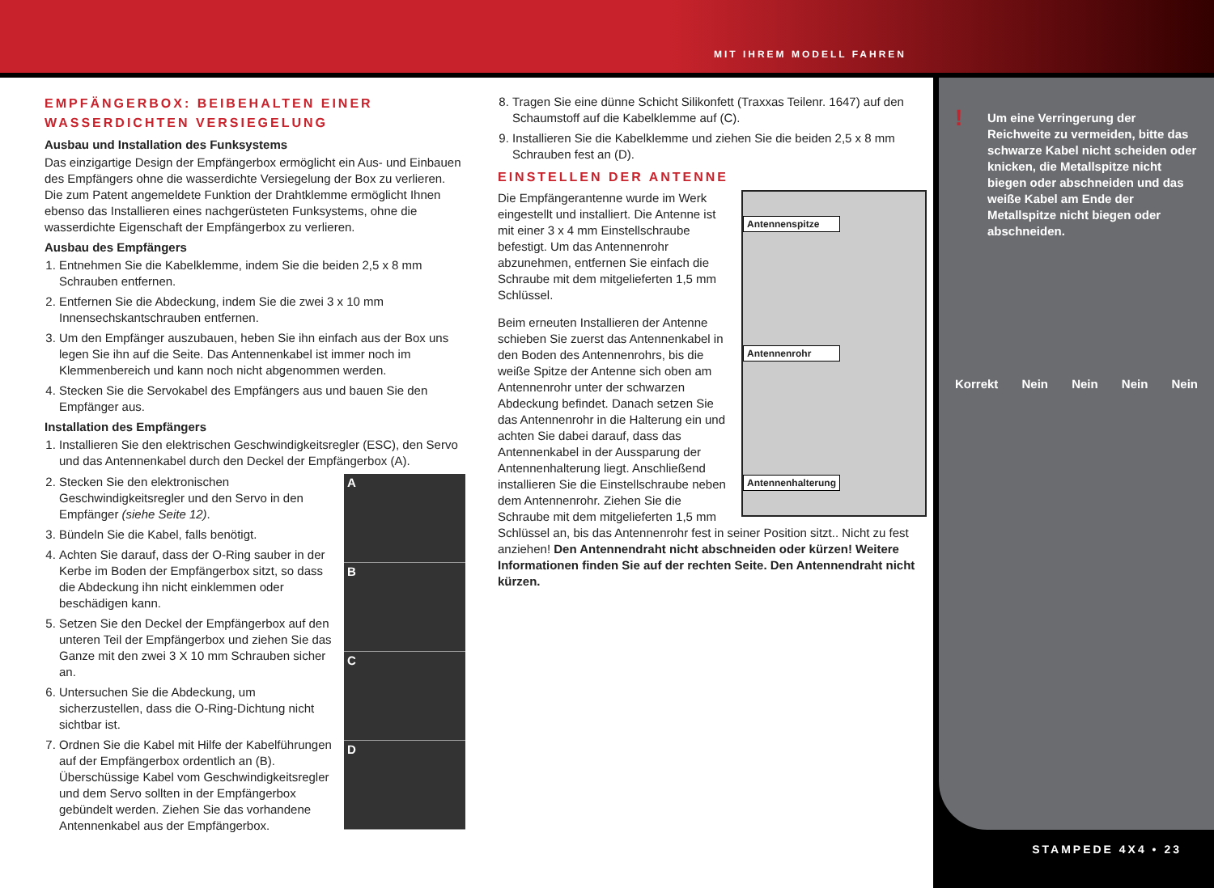MIT IHREM MODELL FAHREN
EMPFÄNGERBOX: BEIBEHALTEN EINER WASSERDICHTEN VERSIEGELUNG
Ausbau und Installation des Funksystems
Das einzigartige Design der Empfängerbox ermöglicht ein Aus- und Einbauen des Empfängers ohne die wasserdichte Versiegelung der Box zu verlieren. Die zum Patent angemeldete Funktion der Drahtklemme ermöglicht Ihnen ebenso das Installieren eines nachgerüsteten Funksystems, ohne die wasserdichte Eigenschaft der Empfängerbox zu verlieren.
Ausbau des Empfängers
1. Entnehmen Sie die Kabelklemme, indem Sie die beiden 2,5 x 8 mm Schrauben entfernen.
2. Entfernen Sie die Abdeckung, indem Sie die zwei 3 x 10 mm Innensechskantschrauben entfernen.
3. Um den Empfänger auszubauen, heben Sie ihn einfach aus der Box uns legen Sie ihn auf die Seite. Das Antennenkabel ist immer noch im Klemmenbereich und kann noch nicht abgenommen werden.
4. Stecken Sie die Servokabel des Empfängers aus und bauen Sie den Empfänger aus.
Installation des Empfängers
1. Installieren Sie den elektrischen Geschwindigkeitsregler (ESC), den Servo und das Antennenkabel durch den Deckel der Empfängerbox (A).
A
B
C
D
2. Stecken Sie den elektronischen Geschwindigkeitsregler und den Servo in den Empfänger (siehe Seite 12).
3. Bündeln Sie die Kabel, falls benötigt.
4. Achten Sie darauf, dass der O-Ring sauber in der Kerbe im Boden der Empfängerbox sitzt, so dass die Abdeckung ihn nicht einklemmen oder beschädigen kann.
5. Setzen Sie den Deckel der Empfängerbox auf den unteren Teil der Empfängerbox und ziehen Sie das Ganze mit den zwei 3 X 10 mm Schrauben sicher an.
6. Untersuchen Sie die Abdeckung, um sicherzustellen, dass die O-Ring-Dichtung nicht sichtbar ist.
7. Ordnen Sie die Kabel mit Hilfe der Kabelführungen auf der Empfängerbox ordentlich an (B). Überschüssige Kabel vom Geschwindigkeitsregler und dem Servo sollten in der Empfängerbox gebündelt werden. Ziehen Sie das vorhandene Antennenkabel aus der Empfängerbox.
8. Tragen Sie eine dünne Schicht Silikonfett (Traxxas Teilenr. 1647) auf den Schaumstoff auf die Kabelklemme auf (C).
9. Installieren Sie die Kabelklemme und ziehen Sie die beiden 2,5 x 8 mm Schrauben fest an (D).
EINSTELLEN DER ANTENNE
Antennenspitze
Antennenrohr
Antennenhalterung
Die Empfängerantenne wurde im Werk eingestellt und installiert. Die Antenne ist mit einer 3 x 4 mm Einstellschraube befestigt. Um das Antennenrohr abzunehmen, entfernen Sie einfach die Schraube mit dem mitgelieferten 1,5 mm Schlüssel.
Beim erneuten Installieren der Antenne schieben Sie zuerst das Antennenkabel in den Boden des Antennenrohrs, bis die weiße Spitze der Antenne sich oben am Antennenrohr unter der schwarzen Abdeckung befindet. Danach setzen Sie das Antennenrohr in die Halterung ein und achten Sie dabei darauf, dass das Antennenkabel in der Aussparung der Antennenhalterung liegt. Anschließend installieren Sie die Einstellschraube neben dem Antennenrohr. Ziehen Sie die Schraube mit dem mitgelieferten 1,5 mm Schlüssel an, bis das Antennenrohr fest in seiner Position sitzt.. Nicht zu fest anziehen! Den Antennendraht nicht abschneiden oder kürzen! Weitere Informationen finden Sie auf der rechten Seite. Den Antennendraht nicht kürzen.
! Um eine Verringerung der Reichweite zu vermeiden, bitte das schwarze Kabel nicht scheiden oder knicken, die Metallspitze nicht biegen oder abschneiden und das weiße Kabel am Ende der Metallspitze nicht biegen oder abschneiden.
Korrekt Nein Nein Nein Nein
STAMPEDE 4X4 • 23